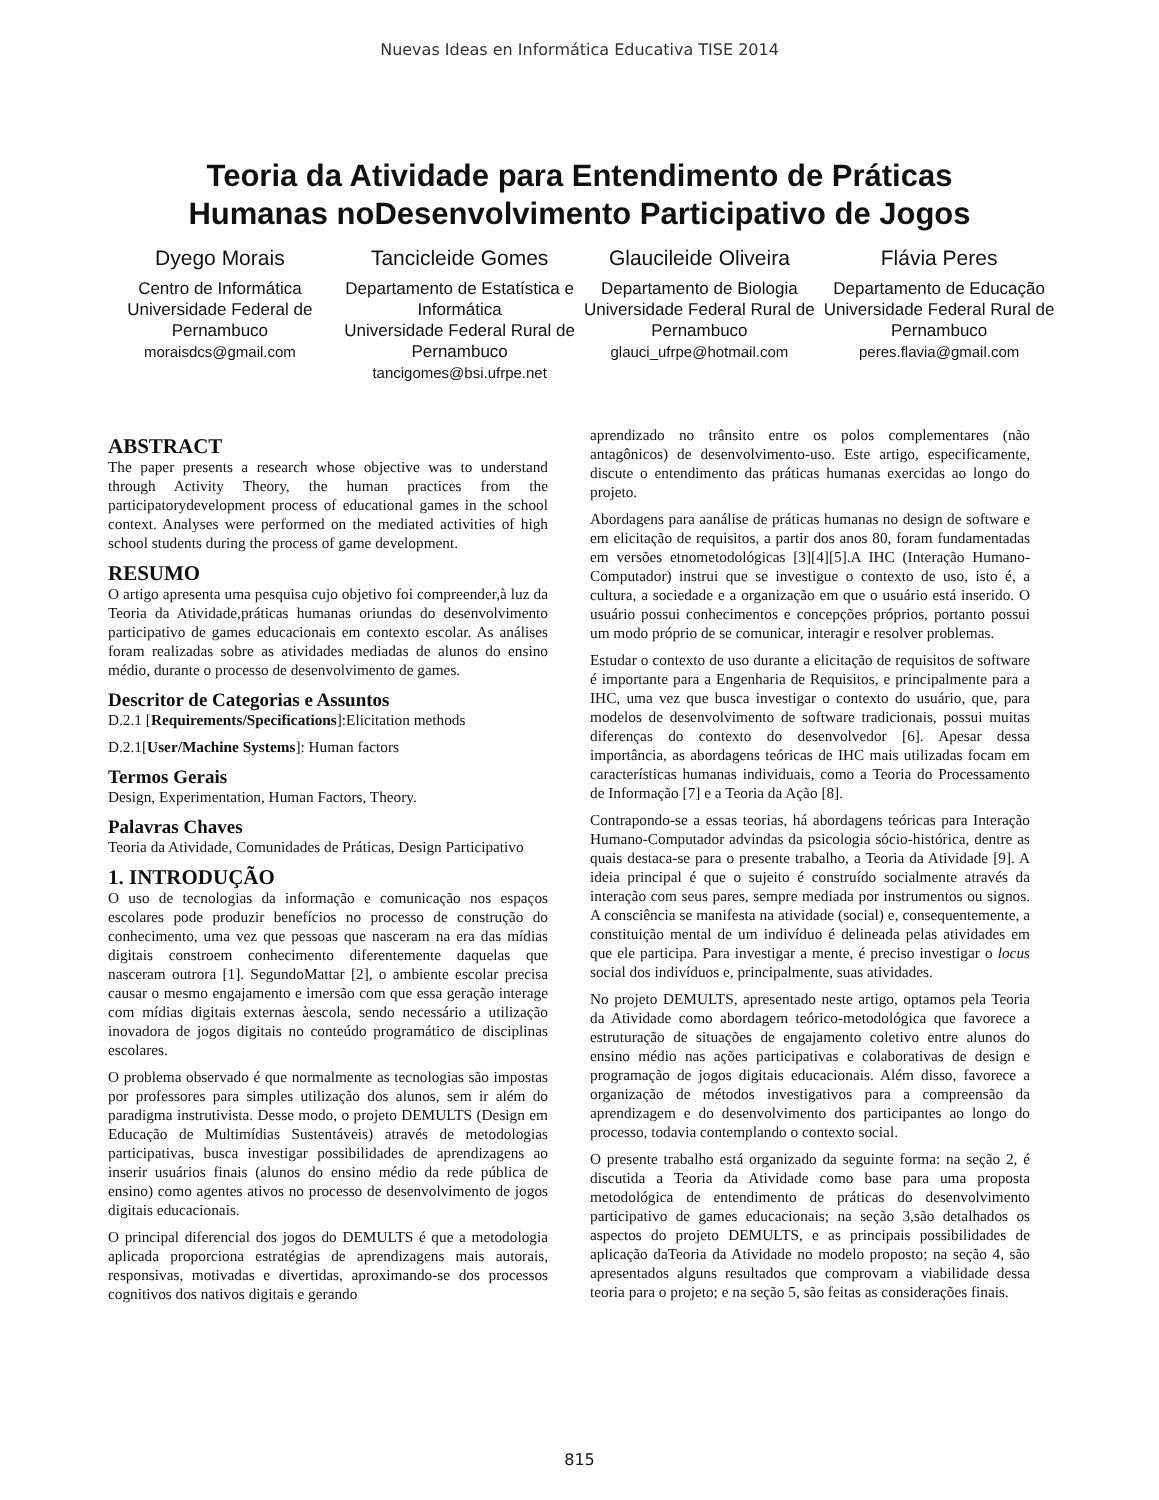Nuevas Ideas en Informática Educativa TISE 2014
Teoria da Atividade para Entendimento de Práticas
Humanas noDesenvolvimento Participativo de Jogos
Dyego Morais
Centro de Informática
Universidade Federal de Pernambuco
moraisdcs@gmail.com
Tancicleide Gomes
Departamento de Estatística e Informática
Universidade Federal Rural de Pernambuco
tancigomes@bsi.ufrpe.net
Glaucileide Oliveira
Departamento de Biologia
Universidade Federal Rural de Pernambuco
glauci_ufrpe@hotmail.com
Flávia Peres
Departamento de Educação
Universidade Federal Rural de Pernambuco
peres.flavia@gmail.com
ABSTRACT
The paper presents a research whose objective was to understand through Activity Theory, the human practices from the participatorydevelopment process of educational games in the school context. Analyses were performed on the mediated activities of high school students during the process of game development.
RESUMO
O artigo apresenta uma pesquisa cujo objetivo foi compreender,à luz da Teoria da Atividade,práticas humanas oriundas do desenvolvimento participativo de games educacionais em contexto escolar. As análises foram realizadas sobre as atividades mediadas de alunos do ensino médio, durante o processo de desenvolvimento de games.
Descritor de Categorias e Assuntos
D.2.1 [Requirements/Specifications]:Elicitation methods
D.2.1[User/Machine Systems]: Human factors
Termos Gerais
Design, Experimentation, Human Factors, Theory.
Palavras Chaves
Teoria da Atividade, Comunidades de Práticas, Design Participativo
1. INTRODUÇÃO
O uso de tecnologias da informação e comunicação nos espaços escolares pode produzir benefícios no processo de construção do conhecimento, uma vez que pessoas que nasceram na era das mídias digitais constroem conhecimento diferentemente daquelas que nasceram outrora [1]. SegundoMattar [2], o ambiente escolar precisa causar o mesmo engajamento e imersão com que essa geração interage com mídias digitais externas àescola, sendo necessário a utilização inovadora de jogos digitais no conteúdo programático de disciplinas escolares.
O problema observado é que normalmente as tecnologias são impostas por professores para simples utilização dos alunos, sem ir além do paradigma instrutivista. Desse modo, o projeto DEMULTS (Design em Educação de Multimídias Sustentáveis) através de metodologias participativas, busca investigar possibilidades de aprendizagens ao inserir usuários finais (alunos do ensino médio da rede pública de ensino) como agentes ativos no processo de desenvolvimento de jogos digitais educacionais.
O principal diferencial dos jogos do DEMULTS é que a metodologia aplicada proporciona estratégias de aprendizagens mais autorais, responsivas, motivadas e divertidas, aproximando-se dos processos cognitivos dos nativos digitais e gerando
aprendizado no trânsito entre os polos complementares (não antagônicos) de desenvolvimento-uso. Este artigo, especificamente, discute o entendimento das práticas humanas exercidas ao longo do projeto.
Abordagens para aanálise de práticas humanas no design de software e em elicitação de requisitos, a partir dos anos 80, foram fundamentadas em versões etnometodológicas [3][4][5].A IHC (Interação Humano-Computador) instrui que se investigue o contexto de uso, isto é, a cultura, a sociedade e a organização em que o usuário está inserido. O usuário possui conhecimentos e concepções próprios, portanto possui um modo próprio de se comunicar, interagir e resolver problemas.
Estudar o contexto de uso durante a elicitação de requisitos de software é importante para a Engenharia de Requisitos, e principalmente para a IHC, uma vez que busca investigar o contexto do usuário, que, para modelos de desenvolvimento de software tradicionais, possui muitas diferenças do contexto do desenvolvedor [6]. Apesar dessa importância, as abordagens teóricas de IHC mais utilizadas focam em características humanas individuais, como a Teoria do Processamento de Informação [7] e a Teoria da Ação [8].
Contrapondo-se a essas teorias, há abordagens teóricas para Interação Humano-Computador advindas da psicologia sócio-histórica, dentre as quais destaca-se para o presente trabalho, a Teoria da Atividade [9]. A ideia principal é que o sujeito é construído socialmente através da interação com seus pares, sempre mediada por instrumentos ou signos. A consciência se manifesta na atividade (social) e, consequentemente, a constituição mental de um indivíduo é delineada pelas atividades em que ele participa. Para investigar a mente, é preciso investigar o locus social dos indivíduos e, principalmente, suas atividades.
No projeto DEMULTS, apresentado neste artigo, optamos pela Teoria da Atividade como abordagem teórico-metodológica que favorece a estruturação de situações de engajamento coletivo entre alunos do ensino médio nas ações participativas e colaborativas de design e programação de jogos digitais educacionais. Além disso, favorece a organização de métodos investigativos para a compreensão da aprendizagem e do desenvolvimento dos participantes ao longo do processo, todavia contemplando o contexto social.
O presente trabalho está organizado da seguinte forma: na seção 2, é discutida a Teoria da Atividade como base para uma proposta metodológica de entendimento de práticas do desenvolvimento participativo de games educacionais; na seção 3,são detalhados os aspectos do projeto DEMULTS, e as principais possibilidades de aplicação daTeoria da Atividade no modelo proposto; na seção 4, são apresentados alguns resultados que comprovam a viabilidade dessa teoria para o projeto; e na seção 5, são feitas as considerações finais.
815